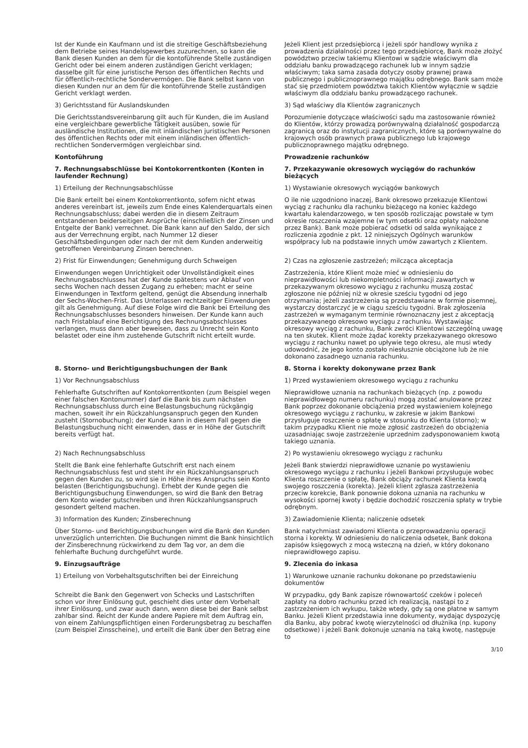Ist der Kunde ein Kaufmann und ist die streitige Geschäftsbeziehung dem Betriebe seines Handelsgewerbes zuzurechnen, so kann die Bank diesen Kunden an dem für die kontoführende Stelle zuständigen Gericht oder bei einem anderen zuständigen Gericht verklagen; dasselbe gilt für eine juristische Person des öffentlichen Rechts und für öffentlich-rechtliche Sondervermögen. Die Bank selbst kann von diesen Kunden nur an dem für die kontoführende Stelle zuständigen Gericht verklagt werden.
Jeżeli Klient jest przedsiębiorcą i jeżeli spór handlowy wynika z prowadzenia działalności przez tego przedsiębiorcę, Bank może złożyć powództwo przeciw takiemu Klientowi w sądzie właściwym dla oddziału banku prowadzącego rachunek lub w innym sądzie właściwym; taka sama zasada dotyczy osoby prawnej prawa publicznego i publicznoprawnego majątku odrębnego. Bank sam może stać się przedmiotem powództwa takich Klientów wyłącznie w sądzie właściwym dla oddziału banku prowadzącego rachunek.
3) Gerichtsstand für Auslandskunden 3) Sąd właściwy dla Klientów zagranicznych
Die Gerichtsstandsvereinbarung gilt auch für Kunden, die im Ausland eine vergleichbare gewerbliche Tätigkeit ausüben, sowie für ausländische Institutionen, die mit inländischen juristischen Personen des öffentlichen Rechts oder mit einem inländischen öffentlich-rechtlichen Sondervermögen vergleichbar sind.
Porozumienie dotyczące właściwości sądu ma zastosowanie również do Klientów, którzy prowadzą porównywalną działalność gospodarczą zagranicą oraz do instytucji zagranicznych, które są porównywalne do krajowych osób prawnych prawa publicznego lub krajowego publicznoprawnego majątku odrębnego.
Kontoführung Prowadzenie rachunków
7. Rechnungsabschlüsse bei Kontokorrentkonten (Konten in laufender Rechnung)
7. Przekazywanie okresowych wyciągów do rachunków bieżących
1) Erteilung der Rechnungsabschlüsse 1) Wystawianie okresowych wyciągów bankowych
Die Bank erteilt bei einem Kontokorrentkonto, sofern nicht etwas anderes vereinbart ist, jeweils zum Ende eines Kalenderquartals einen Rechnungsabschluss; dabei werden die in diesem Zeitraum entstandenen beiderseitigen Ansprüche (einschließlich der Zinsen und Entgelte der Bank) verrechnet. Die Bank kann auf den Saldo, der sich aus der Verrechnung ergibt, nach Nummer 12 dieser Geschäftsbedingungen oder nach der mit dem Kunden anderweitig getroffenen Vereinbarung Zinsen berechnen.
O ile nie uzgodniono inaczej, Bank okresowo przekazuje Klientowi wyciąg z rachunku dla rachunku bieżącego na koniec każdego kwartału kalendarzowego, w ten sposób rozliczając powstałe w tym okresie roszczenia wzajemne (w tym odsetki oraz opłaty nałożone przez Bank). Bank może pobierać odsetki od salda wynikające z rozliczenia zgodnie z pkt. 12 niniejszych Ogólnych warunków współpracy lub na podstawie innych umów zawartych z Klientem.
2) Frist für Einwendungen; Genehmigung durch Schweigen 2) Czas na zgłoszenie zastrzeżeń; milcząca akceptacja
Einwendungen wegen Unrichtigkeit oder Unvollständigkeit eines Rechnungsabschlusses hat der Kunde spätestens vor Ablauf von sechs Wochen nach dessen Zugang zu erheben; macht er seine Einwendungen in Textform geltend, genügt die Absendung innerhalb der Sechs-Wochen-Frist. Das Unterlassen rechtzeitiger Einwendungen gilt als Genehmigung. Auf diese Folge wird die Bank bei Erteilung des Rechnungsabschlusses besonders hinweisen. Der Kunde kann auch nach Fristablauf eine Berichtigung des Rechnungsabschlusses verlangen, muss dann aber beweisen, dass zu Unrecht sein Konto belastet oder eine ihm zustehende Gutschrift nicht erteilt wurde.
Zastrzeżenia, które Klient może mieć w odniesieniu do nieprawidłowości lub niekompletności informacji zawartych w przekazywanym okresowo wyciągu z rachunku muszą zostać zgłoszone nie później niż w okresie sześciu tygodni od jego otrzymania; jeżeli zastrzeżenia są przedstawiane w formie pisemnej, wystarczy dostarczyć je w ciągu sześciu tygodni. Brak zgłoszenia zastrzeżeń w wymaganym terminie równoznaczny jest z akceptacją przekazywanego okresowo wyciągu z rachunku. Wystawiając okresowy wyciąg z rachunku, Bank zwróci Klientowi szczególną uwagę na ten skutek. Klient może żądać korekty przekazywanego okresowo wyciągu z rachunku nawet po upływie tego okresu, ale musi wtedy udowodnić, że jego konto zostało niesłusznie obciążone lub że nie dokonano zasadnego uznania rachunku.
8. Storno- und Berichtigungsbuchungen der Bank 8. Storna i korekty dokonywane przez Bank
1) Vor Rechnungsabschluss 1) Przed wystawieniem okresowego wyciągu z rachunku
Fehlerhafte Gutschriften auf Kontokorrentkonten (zum Beispiel wegen einer falschen Kontonummer) darf die Bank bis zum nächsten Rechnungsabschluss durch eine Belastungsbuchung rückgängig machen, soweit ihr ein Rückzahlungsanspruch gegen den Kunden zusteht (Stornobuchung); der Kunde kann in diesem Fall gegen die Belastungsbuchung nicht einwenden, dass er in Höhe der Gutschrift bereits verfügt hat.
Nieprawidłowe uznania na rachunkach bieżących (np. z powodu nieprawidłowego numeru rachunku) mogą zostać anulowane przez Bank poprzez dokonanie obciążenia przed wystawieniem kolejnego okresowego wyciągu z rachunku, w zakresie w jakim Bankowi przysługuje roszczenie o spłatę w stosunku do Klienta (storno); w takim przypadku Klient nie może zgłosić zastrzeżeń do obciążenia uzasadniając swoje zastrzeżenie uprzednim zadysponowaniem kwotą takiego uznania.
2) Nach Rechnungsabschluss 2) Po wystawieniu okresowego wyciągu z rachunku
Stellt die Bank eine fehlerhafte Gutschrift erst nach einem Rechnungsabschluss fest und steht ihr ein Rückzahlungsanspruch gegen den Kunden zu, so wird sie in Höhe ihres Anspruchs sein Konto belasten (Berichtigungsbuchung). Erhebt der Kunde gegen die Berichtigungsbuchung Einwendungen, so wird die Bank den Betrag dem Konto wieder gutschreiben und ihren Rückzahlungsanspruch gesondert geltend machen.
Jeżeli Bank stwierdzi nieprawidłowe uznanie po wystawieniu okresowego wyciągu z rachunku i jeżeli Bankowi przysługuje wobec Klienta roszczenie o spłatę, Bank obciąży rachunek Klienta kwotą swojego roszczenia (korekta). Jeżeli klient zgłasza zastrzeżenia przeciw korekcie, Bank ponownie dokona uznania na rachunku w wysokości spornej kwoty i będzie dochodzić roszczenia spłaty w trybie odrębnym.
3) Information des Kunden; Zinsberechnung 3) Zawiadomienie Klienta; naliczenie odsetek
Über Storno- und Berichtigungsbuchungen wird die Bank den Kunden unverzüglich unterrichten. Die Buchungen nimmt die Bank hinsichtlich der Zinsberechnung rückwirkend zu dem Tag vor, an dem die fehlerhafte Buchung durchgeführt wurde.
Bank natychmiast zawiadomi Klienta o przeprowadzeniu operacji storna i korekty. W odniesieniu do naliczenia odsetek, Bank dokona zapisów księgowych z mocą wsteczną na dzień, w który dokonano nieprawidłowego zapisu.
9. Einzugsaufträge 9. Zlecenia do inkasa
1) Erteilung von Vorbehaltsgutschriften bei der Einreichung 1) Warunkowe uznanie rachunku dokonane po przedstawieniu dokumentów
Schreibt die Bank den Gegenwert von Schecks und Lastschriften schon vor ihrer Einlösung gut, geschieht dies unter dem Vorbehalt ihrer Einlösung, und zwar auch dann, wenn diese bei der Bank selbst zahlbar sind. Reicht der Kunde andere Papiere mit dem Auftrag ein, von einem Zahlungspflichtigen einen Forderungsbetrag zu beschaffen (zum Beispiel Zinsscheine), und erteilt die Bank über den Betrag eine
W przypadku, gdy Bank zapisze równowartość czeków i poleceń zapłaty na dobro rachunku przed ich realizacją, nastąpi to z zastrzeżeniem ich wykupu, także wtedy, gdy są one płatne w samym Banku. Jeżeli Klient przedstawia inne dokumenty, wydając dyspozycję dla Banku, aby pobrać kwotę wierzytelności od dłużnika (np. kupony odsetkowe) i jeżeli Bank dokonuje uznania na taką kwotę, następuje to
3/10